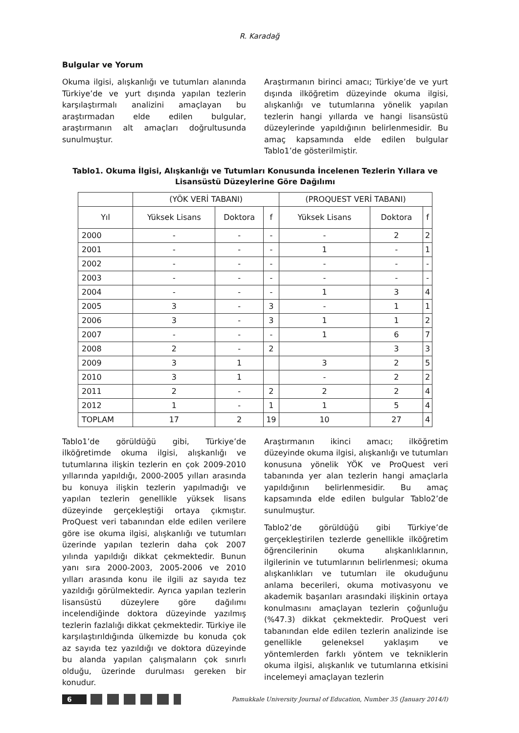R. Karadağ
Bulgular ve Yorum
Okuma ilgisi, alışkanlığı ve tutumları alanında Türkiye’de ve yurt dışında yapılan tezlerin karşılaştırmalı analizini amaçlayan bu araştırmadan elde edilen bulgular, araştırmanın alt amaçları doğrultusunda sunulmuştur.
Araştırmanın birinci amacı; Türkiye’de ve yurt dışında ilköğretim düzeyinde okuma ilgisi, alışkanlığı ve tutumlarına yönelik yapılan tezlerin hangi yıllarda ve hangi lisansüstü düzeylerinde yapıldığının belirlenmesidir. Bu amaç kapsamında elde edilen bulgular Tablo1’de gösterilmiştir.
Tablo1. Okuma İlgisi, Alışkanlığı ve Tutumları Konusunda İncelenen Tezlerin Yıllara ve Lisansüstü Düzeylerine Göre Dağılımı
| | (YÖK VERİ TABANI) | | | (PROQUEST VERİ TABANI) | | |
| --- | --- | --- | --- | --- | --- | --- |
| Yıl | Yüksek Lisans | Doktora | f | Yüksek Lisans | Doktora | f |
| 2000 | - | - | - | - | 2 | 2 |
| 2001 | - | - | - | 1 | - | 1 |
| 2002 | - | - | - | - | - | - |
| 2003 | - | - | - | - | - | - |
| 2004 | - | - | - | 1 | 3 | 4 |
| 2005 | 3 | - | 3 | - | 1 | 1 |
| 2006 | 3 | - | 3 | 1 | 1 | 2 |
| 2007 | - | - | - | 1 | 6 | 7 |
| 2008 | 2 | - | 2 | | 3 | 3 |
| 2009 | 3 | 1 | | 3 | 2 | 5 |
| 2010 | 3 | 1 | | - | 2 | 2 |
| 2011 | 2 | - | 2 | 2 | 2 | 4 |
| 2012 | 1 | - | 1 | 1 | 5 | 4 |
| TOPLAM | 17 | 2 | 19 | 10 | 27 | 4 |
Tablo1’de görüldüğü gibi, Türkiye’de ilköğretimde okuma ilgisi, alışkanlığı ve tutumlarına ilişkin tezlerin en çok 2009-2010 yıllarında yapıldığı, 2000-2005 yılları arasında bu konuya ilişkin tezlerin yapılmadığı ve yapılan tezlerin genellikle yüksek lisans düzeyinde gerçekleştiği ortaya çıkmıştır. ProQuest veri tabanından elde edilen verilere göre ise okuma ilgisi, alışkanlığı ve tutumları üzerinde yapılan tezlerin daha çok 2007 yılında yapıldığı dikkat çekmektedir. Bunun yanı sıra 2000-2003, 2005-2006 ve 2010 yılları arasında konu ile ilgili az sayıda tez yazıldığı görülmektedir. Ayrıca yapılan tezlerin lisansüstü düzeylere göre dağılımı incelendiğinde doktora düzeyinde yazılmış tezlerin fazlalığı dikkat çekmektedir. Türkiye ile karşılaştırıldığında ülkemizde bu konuda çok az sayıda tez yazıldığı ve doktora düzeyinde bu alanda yapılan çalışmaların çok sınırlı olduğu, üzerinde durulması gereken bir konudur.
Araştırmanın ikinci amacı; ilköğretim düzeyinde okuma ilgisi, alışkanlığı ve tutumları konusuna yönelik YÖK ve ProQuest veri tabanında yer alan tezlerin hangi amaçlarla yapıldığının belirlenmesidir. Bu amaç kapsamında elde edilen bulgular Tablo2’de sunulmuştur.
Tablo2’de görüldüğü gibi Türkiye’de gerçekleştirilen tezlerde genellikle ilköğretim öğrencilerinin okuma alışkanlıklarının, ilgilerinin ve tutumlarının belirlenmesi; okuma alışkanlıkları ve tutumları ile okuduğunu anlama becerileri, okuma motivasyonu ve akademik başarıları arasındaki ilişkinin ortaya konulmasını amaçlayan tezlerin çoğunluğu (%47.3) dikkat çekmektedir. ProQuest veri tabanından elde edilen tezlerin analizinde ise genellikle geleneksel yaklaşım ve yöntemlerden farklı yöntem ve tekniklerin okuma ilgisi, alışkanlık ve tutumlarına etkisini incelemeyi amaçlayan tezlerin
6
Pamukkale University Journal of Education, Number 35 (January 2014/I)